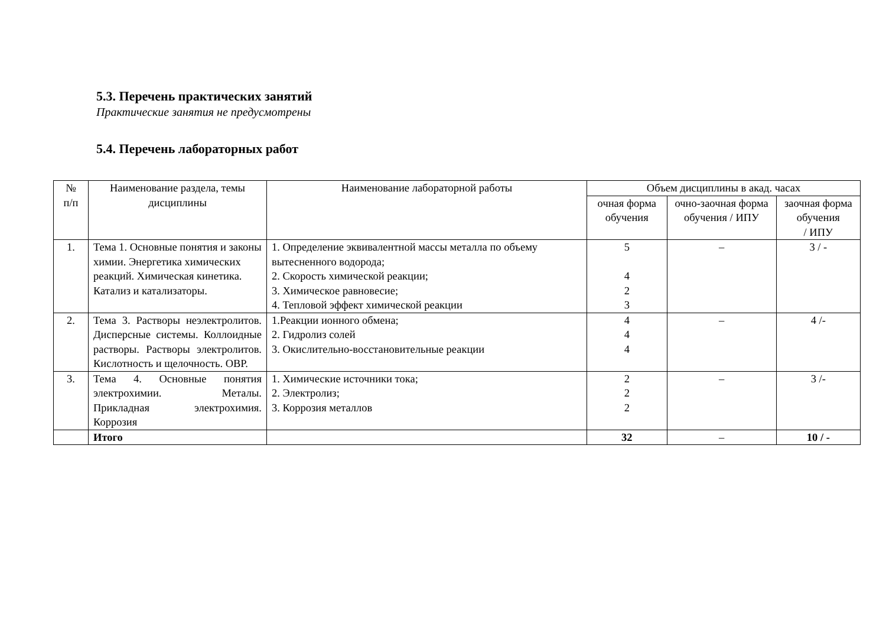5.3. Перечень практических занятий
Практические занятия не предусмотрены
5.4. Перечень лабораторных работ
| № п/п | Наименование раздела, темы дисциплины | Наименование лабораторной работы | Объем дисциплины в акад. часах | | |
| --- | --- | --- | --- | --- | --- |
| | | | очная форма обучения | очно-заочная форма обучения / ИПУ | заочная форма обучения / ИПУ |
| 1. | Тема 1. Основные понятия и законы химии. Энергетика химических реакций. Химическая кинетика. Катализ и катализаторы. | 1. Определение эквивалентной массы металла по объему вытесненного водорода; 2. Скорость химической реакции; 3. Химическое равновесие; 4. Тепловой эффект химической реакции | 5 4 2 3 | – | 3 / - |
| 2. | Тема 3. Растворы неэлектролитов. Дисперсные системы. Коллоидные растворы. Растворы электролитов. Кислотность и щелочность. ОВР. | 1.Реакции ионного обмена; 2. Гидролиз солей 3. Окислительно-восстановительные реакции | 4 4 4 | – | 4 /- |
| 3. | Тема 4. Основные понятия электрохимии. Металы. Прикладная электрохимия. Коррозия | 1. Химические источники тока; 2. Электролиз; 3. Коррозия металлов | 2 2 2 | – | 3 /- |
| | Итого | | 32 | – | 10 / - |